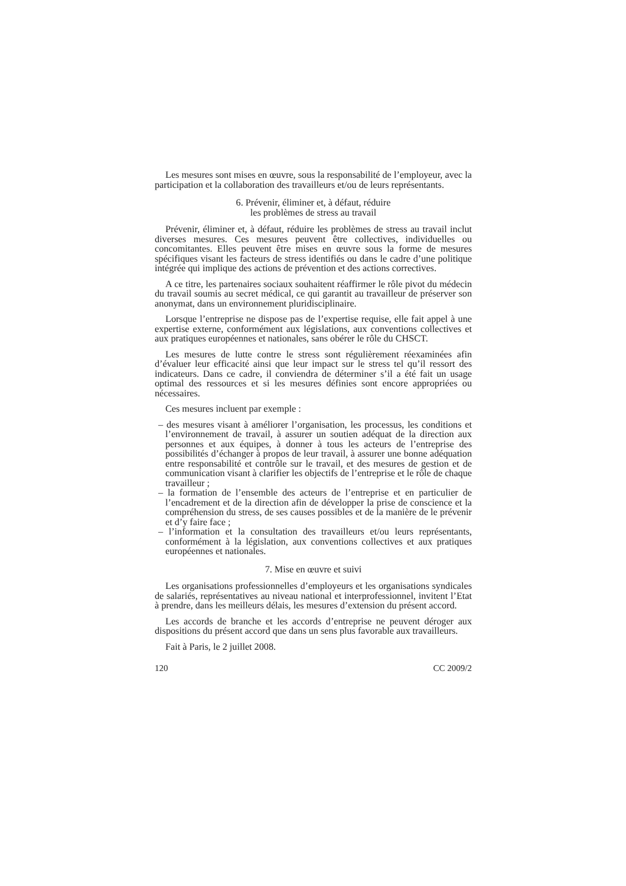Les mesures sont mises en œuvre, sous la responsabilité de l’employeur, avec la participation et la collaboration des travailleurs et/ou de leurs représentants.
6. Prévenir, éliminer et, à défaut, réduire
les problèmes de stress au travail
Prévenir, éliminer et, à défaut, réduire les problèmes de stress au travail inclut diverses mesures. Ces mesures peuvent être collectives, individuelles ou concomitantes. Elles peuvent être mises en œuvre sous la forme de mesures spécifiques visant les facteurs de stress identifiés ou dans le cadre d’une politique intégrée qui implique des actions de prévention et des actions correctives.
A ce titre, les partenaires sociaux souhaitent réaffirmer le rôle pivot du médecin du travail soumis au secret médical, ce qui garantit au travailleur de préserver son anonymat, dans un environnement pluridisciplinaire.
Lorsque l’entreprise ne dispose pas de l’expertise requise, elle fait appel à une expertise externe, conformément aux législations, aux conventions collectives et aux pratiques européennes et nationales, sans obérer le rôle du CHSCT.
Les mesures de lutte contre le stress sont régulièrement réexaminées afin d’évaluer leur efficacité ainsi que leur impact sur le stress tel qu’il ressort des indicateurs. Dans ce cadre, il conviendra de déterminer s’il a été fait un usage optimal des ressources et si les mesures définies sont encore appropriées ou nécessaires.
Ces mesures incluent par exemple :
– des mesures visant à améliorer l’organisation, les processus, les conditions et l’environnement de travail, à assurer un soutien adéquat de la direction aux personnes et aux équipes, à donner à tous les acteurs de l’entreprise des possibilités d’échanger à propos de leur travail, à assurer une bonne adéquation entre responsabilité et contrôle sur le travail, et des mesures de gestion et de communication visant à clarifier les objectifs de l’entreprise et le rôle de chaque travailleur ;
– la formation de l’ensemble des acteurs de l’entreprise et en particulier de l’encadrement et de la direction afin de développer la prise de conscience et la compréhension du stress, de ses causes possibles et de la manière de le prévenir et d’y faire face ;
– l’information et la consultation des travailleurs et/ou leurs représentants, conformément à la législation, aux conventions collectives et aux pratiques européennes et nationales.
7. Mise en œuvre et suivi
Les organisations professionnelles d’employeurs et les organisations syndicales de salariés, représentatives au niveau national et interprofessionnel, invitent l’Etat à prendre, dans les meilleurs délais, les mesures d’extension du présent accord.
Les accords de branche et les accords d’entreprise ne peuvent déroger aux dispositions du présent accord que dans un sens plus favorable aux travailleurs.
Fait à Paris, le 2 juillet 2008.
120 CC 2009/2